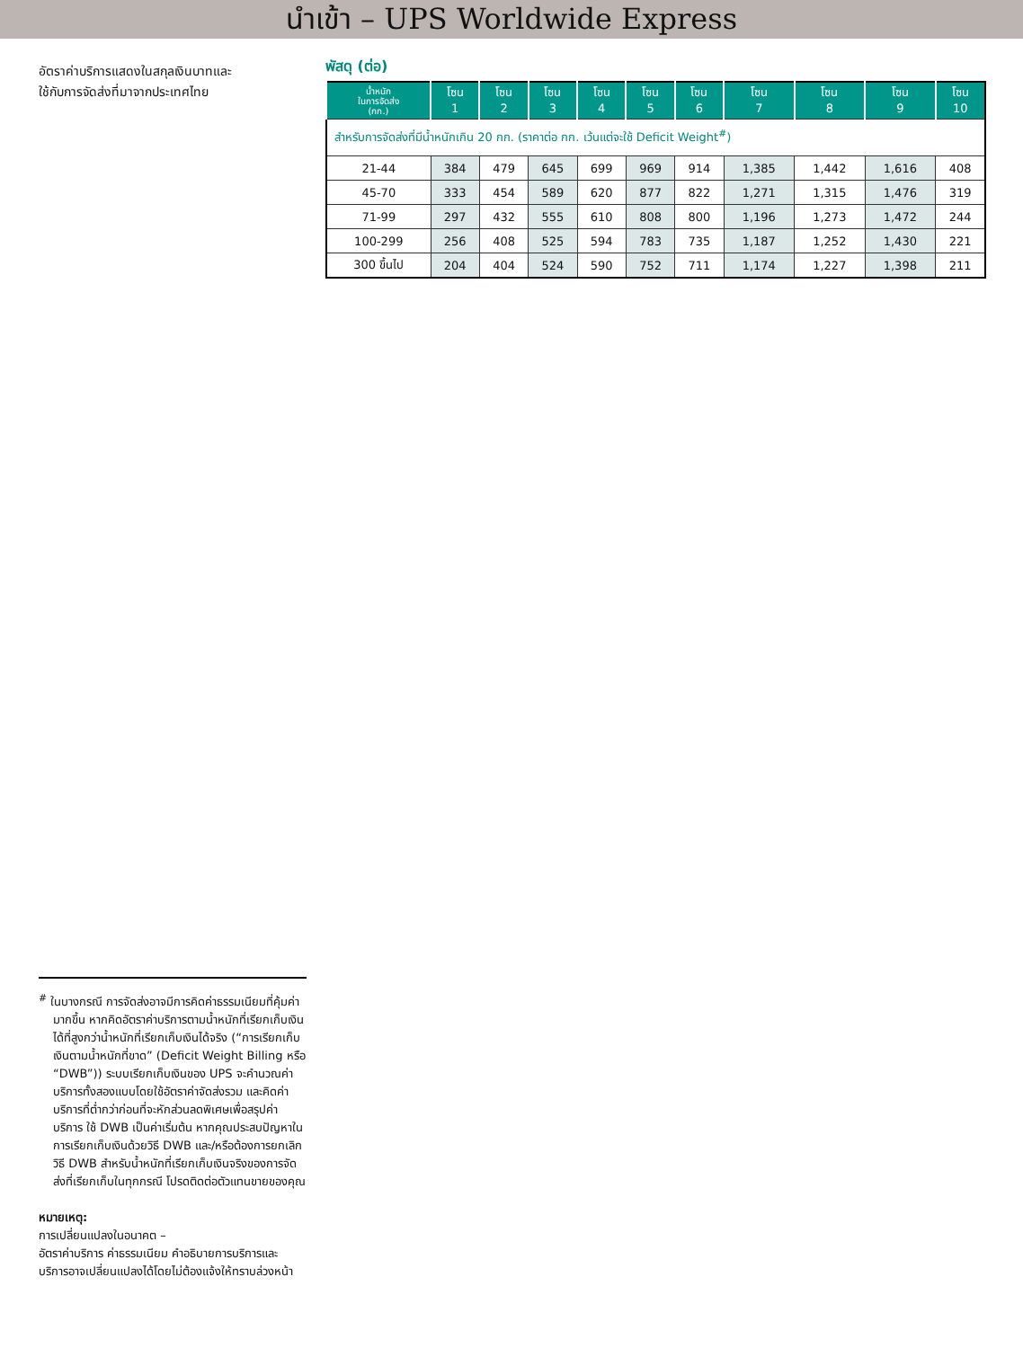นำเข้า – UPS Worldwide Express
อัตราค่าบริการแสดงในสกุลเงินบาทและ
ใช้กับการจัดส่งที่มาจากประเทศไทย
พัสดุ (ต่อ)
| น้ำหนัก ในการจัดส่ง (กก.) | โซน 1 | โซน 2 | โซน 3 | โซน 4 | โซน 5 | โซน 6 | โซน 7 | โซน 8 | โซน 9 | โซน 10 |
| --- | --- | --- | --- | --- | --- | --- | --- | --- | --- | --- |
| สำหรับการจัดส่งที่มีน้ำหนักเกิน 20 กก. (ราคาต่อ กก. เว้นแต่จะใช้ Deficit Weight<sup>#</sup>) | | | | | | | | | | |
| 21-44 | 384 | 479 | 645 | 699 | 969 | 914 | 1,385 | 1,442 | 1,616 | 408 |
| 45-70 | 333 | 454 | 589 | 620 | 877 | 822 | 1,271 | 1,315 | 1,476 | 319 |
| 71-99 | 297 | 432 | 555 | 610 | 808 | 800 | 1,196 | 1,273 | 1,472 | 244 |
| 100-299 | 256 | 408 | 525 | 594 | 783 | 735 | 1,187 | 1,252 | 1,430 | 221 |
| 300 ขึ้นไป | 204 | 404 | 524 | 590 | 752 | 711 | 1,174 | 1,227 | 1,398 | 211 |
<sup>#</sup> ในบางกรณี การจัดส่งอาจมีการคิดค่าธรรมเนียมที่คุ้มค่ามากขึ้น หากคิดอัตราค่าบริการตามน้ำหนักที่เรียกเก็บเงินได้ที่สูงกว่าน้ำหนักที่เรียกเก็บเงินได้จริง (“การเรียกเก็บเงินตามน้ำหนักที่ขาด” (Deficit Weight Billing หรือ “DWB”)) ระบบเรียกเก็บเงินของ UPS จะคำนวณค่าบริการทั้งสองแบบโดยใช้อัตราค่าจัดส่งรวม และคิดค่าบริการที่ต่ำกว่าก่อนที่จะหักส่วนลดพิเศษเพื่อสรุปค่าบริการ ใช้ DWB เป็นค่าเริ่มต้น หากคุณประสบปัญหาในการเรียกเก็บเงินด้วยวิธี DWB และ/หรือต้องการยกเลิกวิธี DWB สำหรับน้ำหนักที่เรียกเก็บเงินจริงของการจัดส่งที่เรียกเก็บในทุกกรณี โปรดติดต่อตัวแทนขายของคุณ
หมายเหตุ:
การเปลี่ยนแปลงในอนาคต –
อัตราค่าบริการ ค่าธรรมเนียม คำอธิบายการบริการและบริการอาจเปลี่ยนแปลงได้โดยไม่ต้องแจ้งให้ทราบล่วงหน้า